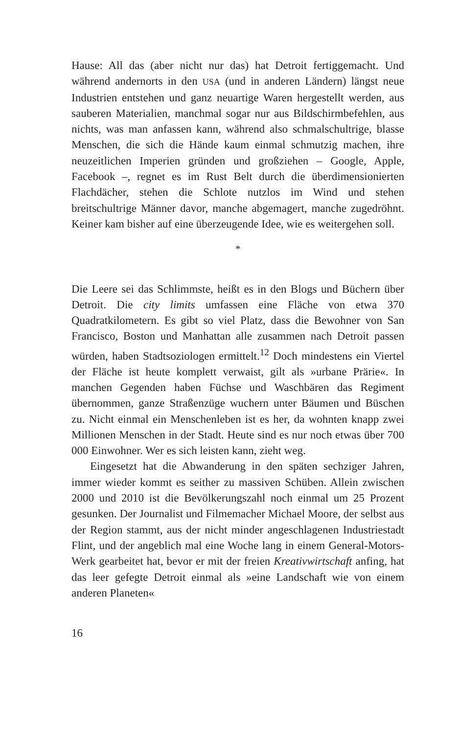Hause: All das (aber nicht nur das) hat Detroit fertiggemacht. Und während andernorts in den USA (und in anderen Ländern) längst neue Industrien entstehen und ganz neuartige Waren hergestellt werden, aus sauberen Materialien, manchmal sogar nur aus Bildschirmbefehlen, aus nichts, was man anfassen kann, während also schmalschultrige, blasse Menschen, die sich die Hände kaum einmal schmutzig machen, ihre neuzeitlichen Imperien gründen und großziehen – Google, Apple, Facebook –, regnet es im Rust Belt durch die überdimensionierten Flachdächer, stehen die Schlote nutzlos im Wind und stehen breitschultrige Männer davor, manche abgemagert, manche zugedröhnt. Keiner kam bisher auf eine überzeugende Idee, wie es weitergehen soll.
*
Die Leere sei das Schlimmste, heißt es in den Blogs und Büchern über Detroit. Die city limits umfassen eine Fläche von etwa 370 Quadratkilometern. Es gibt so viel Platz, dass die Bewohner von San Francisco, Boston und Manhattan alle zusammen nach Detroit passen würden, haben Stadtsoziologen ermittelt.<sup>12</sup> Doch mindestens ein Viertel der Fläche ist heute komplett verwaist, gilt als »urbane Prärie«. In manchen Gegenden haben Füchse und Waschbären das Regiment übernommen, ganze Straßenzüge wuchern unter Bäumen und Büschen zu. Nicht einmal ein Menschenleben ist es her, da wohnten knapp zwei Millionen Menschen in der Stadt. Heute sind es nur noch etwas über 700 000 Einwohner. Wer es sich leisten kann, zieht weg.
Eingesetzt hat die Abwanderung in den späten sechziger Jahren, immer wieder kommt es seither zu massiven Schüben. Allein zwischen 2000 und 2010 ist die Bevölkerungszahl noch einmal um 25 Prozent gesunken. Der Journalist und Filmemacher Michael Moore, der selbst aus der Region stammt, aus der nicht minder angeschlagenen Industriestadt Flint, und der angeblich mal eine Woche lang in einem General-Motors-Werk gearbeitet hat, bevor er mit der freien Kreativwirtschaft anfing, hat das leer gefegte Detroit einmal als »eine Landschaft wie von einem anderen Planeten«
16